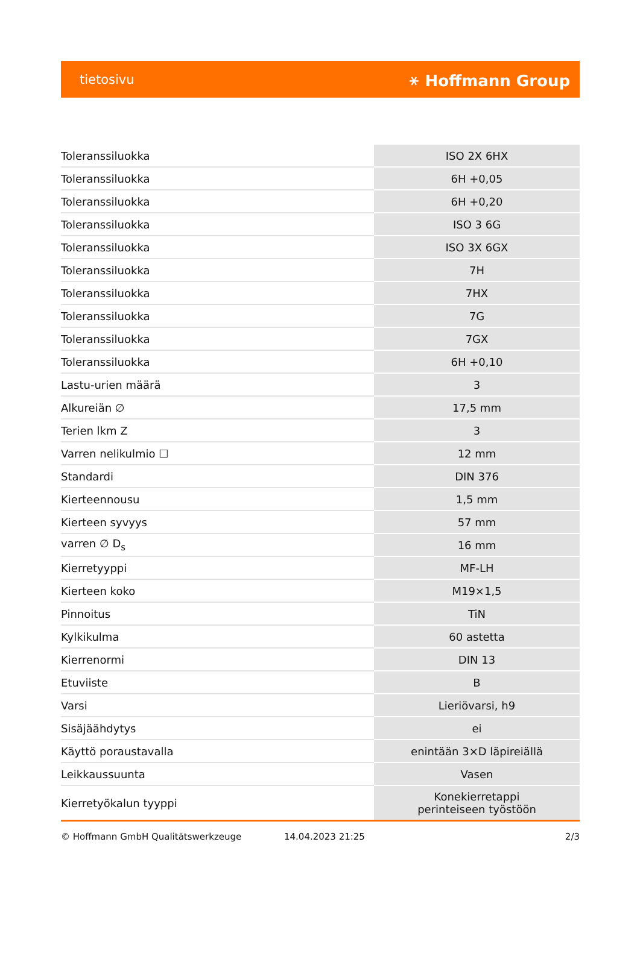tietosivu ⚹ Hoffmann Group
| Toleranssiluokka | ISO 2X 6HX |
| Toleranssiluokka | 6H +0,05 |
| Toleranssiluokka | 6H +0,20 |
| Toleranssiluokka | ISO 3 6G |
| Toleranssiluokka | ISO 3X 6GX |
| Toleranssiluokka | 7H |
| Toleranssiluokka | 7HX |
| Toleranssiluokka | 7G |
| Toleranssiluokka | 7GX |
| Toleranssiluokka | 6H +0,10 |
| Lastu-urien määrä | 3 |
| Alkureiän ∅ | 17,5 mm |
| Terien lkm Z | 3 |
| Varren nelikulmio ☐ | 12 mm |
| Standardi | DIN 376 |
| Kierteennousu | 1,5 mm |
| Kierteen syvyys | 57 mm |
| varren ∅ D<sub>s</sub> | 16 mm |
| Kierretyyppi | MF-LH |
| Kierteen koko | M19×1,5 |
| Pinnoitus | TiN |
| Kylkikulma | 60 astetta |
| Kierrenormi | DIN 13 |
| Etuviiste | B |
| Varsi | Lieriövarsi, h9 |
| Sisäjäähdytys | ei |
| Käyttö poraustavalla | enintään 3×D läpireiällä |
| Leikkaussuunta | Vasen |
| Kierretyökalun tyyppi | Konekierretappi perinteiseen työstöön |
© Hoffmann GmbH Qualitätswerkzeuge 14.04.2023 21:25 2/3